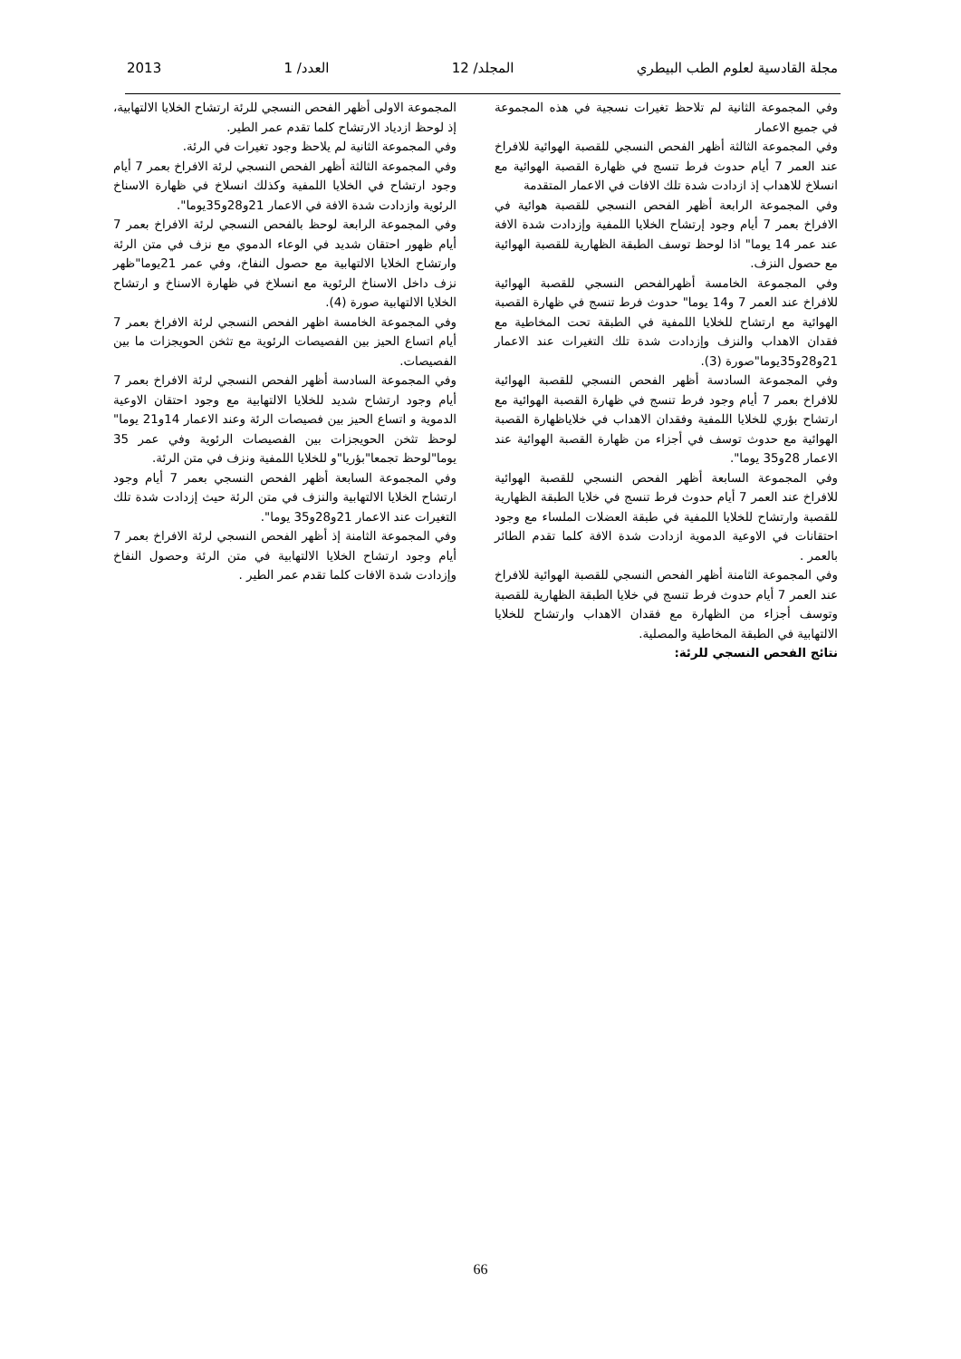مجلة القادسية لعلوم الطب البيطري المجلد/ 12 العدد/ 1 2013
وفي المجموعة الثانية لم تلاحظ تغيرات نسجية في هذه المجموعة في جميع الاعمار
وفي المجموعة الثالثة أظهر الفحص النسجي للقصبة الهوائية للافراخ عند العمر 7 أيام حدوث فرط تنسج في ظهارة القصبة الهوائية مع انسلاخ للاهداب إذ ازدادت شدة تلك الافات في الاعمار المتقدمة
وفي المجموعة الرابعة أظهر الفحص النسجي للقصبة هوائية في الافراخ بعمر 7 أيام وجود إرتشاح الخلايا اللمفية وإزدادت شدة الافة عند عمر 14 يوما" اذا لوحظ توسف الطبقة الظهارية للقصبة الهوائية مع حصول النزف.
وفي المجموعة الخامسة أظهرالفحص النسجي للقصبة الهوائية للافراخ عند العمر 7 و14 يوما" حدوث فرط تنسج في ظهارة القصبة الهوائية مع ارتشاح للخلايا اللمفية في الطبقة تحت المخاطية مع فقدان الاهداب والنزف وإزدادت شدة تلك التغيرات عند الاعمار 21و28و35يوما"صورة (3).
وفي المجموعة السادسة أظهر الفحص النسجي للقصبة الهوائية للافراخ بعمر 7 أيام وجود فرط تنسج في ظهارة القصبة الهوائية مع ارتشاح بؤري للخلايا اللمفية وفقدان الاهداب في خلاياظهارة القصبة الهوائية مع حدوث توسف في أجزاء من ظهارة القصبة الهوائية عند الاعمار 28و35 يوما".
وفي المجموعة السابعة أظهر الفحص النسجي للقصبة الهوائية للافراخ عند العمر 7 أيام حدوث فرط تنسج في خلايا الطبقة الظهارية للقصبة وارتشاح للخلايا اللمفية في طبقة العضلات الملساء مع وجود احتقانات في الاوعية الدموية ازدادت شدة الافة كلما تقدم الطائر بالعمر .
وفي المجموعة الثامنة أظهر الفحص النسجي للقصبة الهوائية للافراخ عند العمر 7 أيام حدوث فرط تنسج في خلايا الطبقة الظهارية للقصبة وتوسف أجزاء من الظهارة مع فقدان الاهداب وارتشاح للخلايا الالتهابية في الطبقة المخاطية والمصلية.
نتائج الفحص النسجي للرئة:
المجموعة الاولى أظهر الفحص النسجي للرئة ارتشاح الخلايا الالتهابية، إذ لوحظ ازدياد الارتشاح كلما تقدم عمر الطير.
وفي المجموعة الثانية لم يلاحظ وجود تغيرات في الرئة.
وفي المجموعة الثالثة أظهر الفحص النسجي لرئة الافراخ بعمر 7 أيام وجود ارتشاح في الخلايا اللمفية وكذلك انسلاخ في ظهارة الاسناخ الرئوية وازدادت شدة الافة في الاعمار 21و28و35يوما".
وفي المجموعة الرابعة لوحظ بالفحص النسجي لرئة الافراخ بعمر 7 أيام ظهور احتقان شديد في الوعاء الدموي مع نزف في متن الرئة وارتشاح الخلايا الالتهابية مع حصول النفاخ، وفي عمر 21يوما"ظهر نزف داخل الاسناخ الرئوية مع انسلاخ في ظهارة الاسناخ و ارتشاح الخلايا الالتهابية صورة (4).
وفي المجموعة الخامسة اظهر الفحص النسجي لرئة الافراخ بعمر 7 أيام اتساع الحيز بين الفصيصات الرئوية مع تثخن الحويجزات ما بين الفصيصات.
وفي المجموعة السادسة أظهر الفحص النسجي لرئة الافراخ بعمر 7 أيام وجود ارتشاح شديد للخلايا الالتهابية مع وجود احتقان الاوعية الدموية و اتساع الحيز بين فصيصات الرئة وعند الاعمار 14و21 يوما" لوحظ تثخن الحويجزات بين الفصيصات الرئوية وفي عمر 35 يوما"لوحظ تجمعا"بؤريا"و للخلايا اللمفية ونزف في متن الرئة.
وفي المجموعة السابعة أظهر الفحص النسجي بعمر 7 أيام وجود ارتشاح الخلايا الالتهابية والنزف في متن الرئة حيث إزدادت شدة تلك التغيرات عند الاعمار 21و28و35 يوما".
وفي المجموعة الثامنة إذ أظهر الفحص النسجي لرئة الافراخ بعمر 7 أيام وجود ارتشاح الخلايا الالتهابية في متن الرئة وحصول النفاخ وإزدادت شدة الافات كلما تقدم عمر الطير .
66